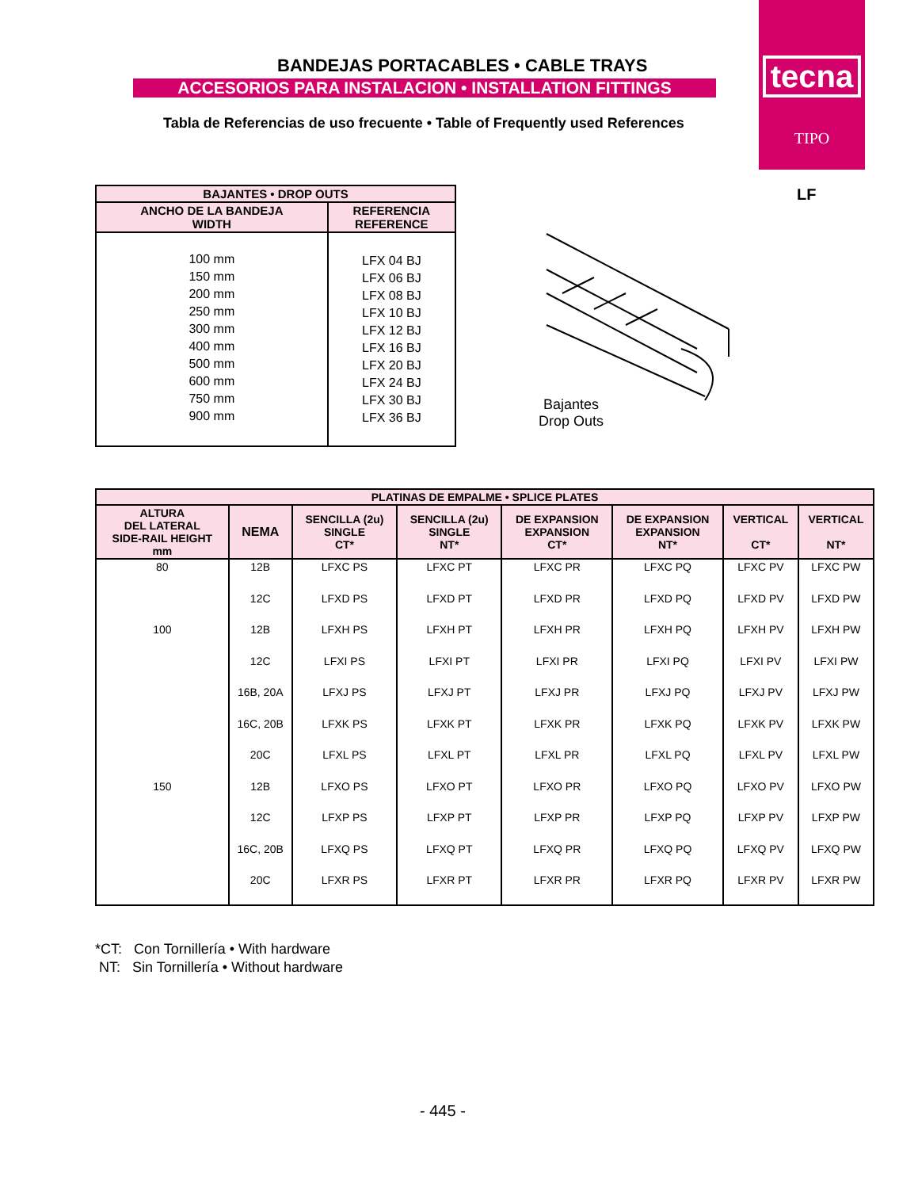tecna
TIPO
BANDEJAS PORTACABLES • CABLE TRAYS
ACCESORIOS PARA INSTALACION • INSTALLATION FITTINGS
Tabla de Referencias de uso frecuente • Table of Frequently used References
LF
| BAJANTES • DROP OUTS | |
| --- | --- |
| ANCHO DE LA BANDEJA WIDTH | REFERENCIA REFERENCE |
| 100 mm 150 mm 200 mm 250 mm 300 mm 400 mm 500 mm 600 mm 750 mm 900 mm | LFX 04 BJ LFX 06 BJ LFX 08 BJ LFX 10 BJ LFX 12 BJ LFX 16 BJ LFX 20 BJ LFX 24 BJ LFX 30 BJ LFX 36 BJ |
Bajantes
Drop Outs
| PLATINAS DE EMPALME • SPLICE PLATES | | | | | | | |
| --- | --- | --- | --- | --- | --- | --- | --- |
| ALTURA DEL LATERAL SIDE-RAIL HEIGHT mm | NEMA | SENCILLA (2u) SINGLE CT* | SENCILLA (2u) SINGLE NT* | DE EXPANSION EXPANSION CT* | DE EXPANSION EXPANSION NT* | VERTICAL CT* | VERTICAL NT* |
| 80 | 12B | LFXC PS | LFXC PT | LFXC PR | LFXC PQ | LFXC PV | LFXC PW |
| | 12C | LFXD PS | LFXD PT | LFXD PR | LFXD PQ | LFXD PV | LFXD PW |
| 100 | 12B | LFXH PS | LFXH PT | LFXH PR | LFXH PQ | LFXH PV | LFXH PW |
| | 12C | LFXI PS | LFXI PT | LFXI PR | LFXI PQ | LFXI PV | LFXI PW |
| | 16B, 20A | LFXJ PS | LFXJ PT | LFXJ PR | LFXJ PQ | LFXJ PV | LFXJ PW |
| | 16C, 20B | LFXK PS | LFXK PT | LFXK PR | LFXK PQ | LFXK PV | LFXK PW |
| | 20C | LFXL PS | LFXL PT | LFXL PR | LFXL PQ | LFXL PV | LFXL PW |
| 150 | 12B | LFXO PS | LFXO PT | LFXO PR | LFXO PQ | LFXO PV | LFXO PW |
| | 12C | LFXP PS | LFXP PT | LFXP PR | LFXP PQ | LFXP PV | LFXP PW |
| | 16C, 20B | LFXQ PS | LFXQ PT | LFXQ PR | LFXQ PQ | LFXQ PV | LFXQ PW |
| | 20C | LFXR PS | LFXR PT | LFXR PR | LFXR PQ | LFXR PV | LFXR PW |
*CT: Con Tornillería • With hardware
NT: Sin Tornillería • Without hardware
- 445 -